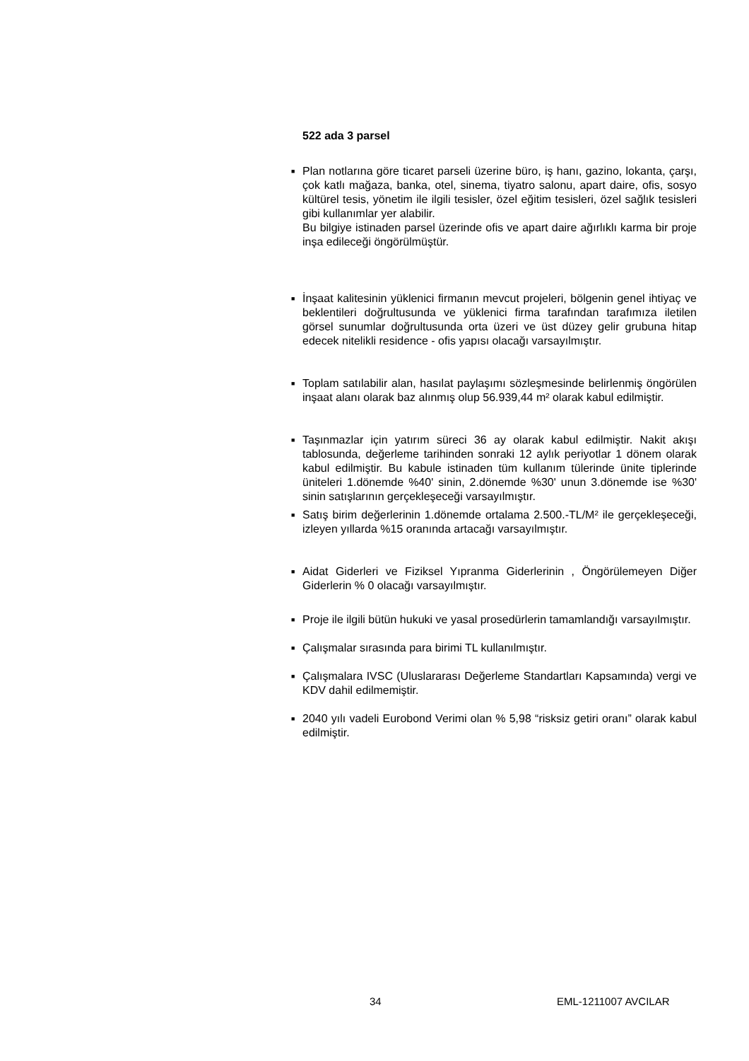522 ada 3 parsel
■
Plan notlarına göre ticaret parseli üzerine büro, iş hanı, gazino, lokanta, çarşı, çok katlı mağaza, banka, otel, sinema, tiyatro salonu, apart daire, ofis, sosyo kültürel tesis, yönetim ile ilgili tesisler, özel eğitim tesisleri, özel sağlık tesisleri gibi kullanımlar yer alabilir.
Bu bilgiye istinaden parsel üzerinde ofis ve apart daire ağırlıklı karma bir proje inşa edileceği öngörülmüştür.
■
İnşaat kalitesinin yüklenici firmanın mevcut projeleri, bölgenin genel ihtiyaç ve beklentileri doğrultusunda ve yüklenici firma tarafından tarafımıza iletilen görsel sunumlar doğrultusunda orta üzeri ve üst düzey gelir grubuna hitap edecek nitelikli residence - ofis yapısı olacağı varsayılmıştır.
■
Toplam satılabilir alan, hasılat paylaşımı sözleşmesinde belirlenmiş öngörülen inşaat alanı olarak baz alınmış olup 56.939,44 m² olarak kabul edilmiştir.
■
Taşınmazlar için yatırım süreci 36 ay olarak kabul edilmiştir. Nakit akışı tablosunda, değerleme tarihinden sonraki 12 aylık periyotlar 1 dönem olarak kabul edilmiştir. Bu kabule istinaden tüm kullanım tülerinde ünite tiplerinde üniteleri 1.dönemde %40' sinin, 2.dönemde %30' unun 3.dönemde ise %30' sinin satışlarının gerçekleşeceği varsayılmıştır.
■
Satış birim değerlerinin 1.dönemde ortalama 2.500.-TL/M² ile gerçekleşeceği, izleyen yıllarda %15 oranında artacağı varsayılmıştır.
■
Aidat Giderleri ve Fiziksel Yıpranma Giderlerinin , Öngörülemeyen Diğer Giderlerin % 0 olacağı varsayılmıştır.
■
Proje ile ilgili bütün hukuki ve yasal prosedürlerin tamamlandığı varsayılmıştır.
■
Çalışmalar sırasında para birimi TL kullanılmıştır.
■
Çalışmalara IVSC (Uluslararası Değerleme Standartları Kapsamında) vergi ve KDV dahil edilmemiştir.
■
2040 yılı vadeli Eurobond Verimi olan % 5,98 “risksiz getiri oranı” olarak kabul edilmiştir.
34 EML-1211007 AVCILAR